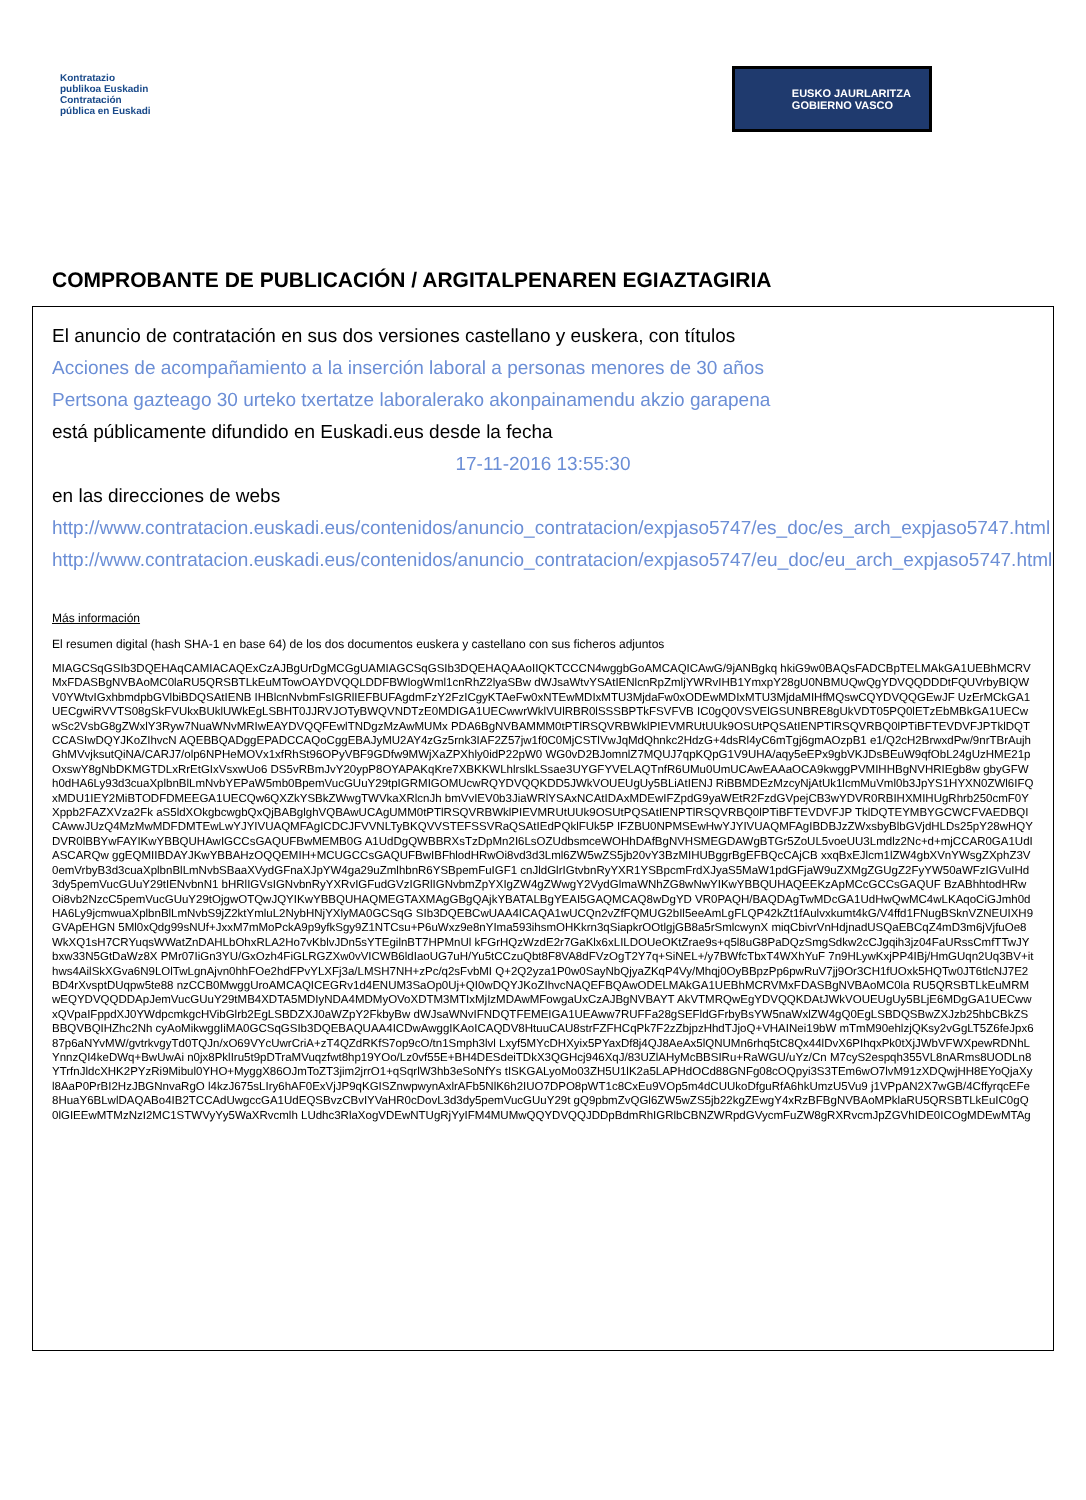Kontratazio
publikoa Euskadin
Contratación
pública en Euskadi
EUSKO JAURLARITZA
GOBIERNO VASCO
COMPROBANTE DE PUBLICACIÓN / ARGITALPENAREN EGIAZTAGIRIA
El anuncio de contratación en sus dos versiones castellano y euskera, con títulos
Acciones de acompañamiento a la inserción laboral a personas menores de 30 años
Pertsona gazteago 30 urteko txertatze laboralerako akonpainamendu akzio garapena
está públicamente difundido en Euskadi.eus desde la fecha
17-11-2016 13:55:30
en las direcciones de webs
http://www.contratacion.euskadi.eus/contenidos/anuncio_contratacion/expjaso5747/es_doc/es_arch_expjaso5747.html
http://www.contratacion.euskadi.eus/contenidos/anuncio_contratacion/expjaso5747/eu_doc/eu_arch_expjaso5747.html
Más información
El resumen digital (hash SHA-1 en base 64) de los dos documentos euskera y castellano con sus ficheros adjuntos
MIAGCSqGSIb3DQEHAqCAMIACAQExCzAJBgUrDgMCGgUAMIAGCSqGSIb3DQEHAQAAoIIQKTCCCN4wggbGoAMCAQICAwG/9jANBgkq hkiG9w0BAQsFADCBpTELMAkGA1UEBhMCRVMxFDASBgNVBAoMC0laRU5QRSBTLkEuMTowOAYDVQQLDDFBWlogWml1cnRhZ2lyaSBw dWJsaWtvYSAtIENlcnRpZmljYWRvIHB1YmxpY28gU0NBMUQwQgYDVQQDDDtFQUVrbyBIQWV0YWtvIGxhbmdpbGVlbiBDQSAtIENB IHBlcnNvbmFsIGRlIEFBUFAgdmFzY2FzICgyKTAeFw0xNTEwMDIxMTU3MjdaFw0xODEwMDIxMTU3MjdaMIHfMQswCQYDVQQGEwJF UzErMCkGA1UECgwiRVVTS08gSkFVUkxBUklUWkEgLSBHT0JJRVJOTyBWQVNDTzE0MDIGA1UECwwrWklVUlRBR0lSSSBPTkFSVFVB IC0gQ0VSVElGSUNBRE8gUkVDT05PQ0lETzEbMBkGA1UECwwSc2VsbG8gZWxlY3Ryw7NuaWNvMRIwEAYDVQQFEwlTNDgzMzAwMUMx PDA6BgNVBAMMM0tPTlRSQVRBWklPIEVMRUtUUk9OSUtPQSAtIENPTlRSQVRBQ0lPTiBFTEVDVFJPTklDQTCCASIwDQYJKoZIhvcN AQEBBQADggEPADCCAQoCggEBAJyMU2AY4zGz5rnk3IAF2Z57jw1f0C0MjCSTlVwJqMdQhnkc2HdzG+4dsRl4yC6mTgj6gmAOzpB1 e1/Q2cH2BrwxdPw/9nrTBrAujhGhMVvjksutQiNA/CARJ7/olp6NPHeMOVx1xfRhSt96OPyVBF9GDfw9MWjXaZPXhly0idP22pW0 WG0vD2BJomnlZ7MQUJ7qpKQpG1V9UHA/aqy5eEPx9gbVKJDsBEuW9qfObL24gUzHME21pOxswY8gNbDKMGTDLxRrEtGIxVsxwUo6 DS5vRBmJvY20ypP8OYAPAKqKre7XBKKWLhlrslkLSsae3UYGFYVELAQTnfR6UMu0UmUCAwEAAaOCA9kwggPVMIHHBgNVHRIEgb8w gbyGFWh0dHA6Ly93d3cuaXplbnBlLmNvbYEPaW5mb0BpemVucGUuY29tpIGRMIGOMUcwRQYDVQQKDD5JWkVOUEUgUy5BLiAtIENJ RiBBMDEzMzcyNjAtUk1lcmMuVml0b3JpYS1HYXN0ZWl6IFQxMDU1IEY2MiBTODFDMEEGA1UECQw6QXZkYSBkZWwgTWVkaXRlcnJh bmVvIEV0b3JiaWRlYSAxNCAtIDAxMDEwIFZpdG9yaWEtR2FzdGVpejCB3wYDVR0RBIHXMIHUgRhrb250cmF0YXppb2FAZXVza2Fk aS5ldXOkgbcwgbQxQjBABglghVQBAwUCAgUMM0tPTlRSQVRBWklPIEVMRUtUUk9OSUtPQSAtIENPTlRSQVRBQ0lPTiBFTEVDVFJP TklDQTEYMBYGCWCFVAEDBQICAwwJUzQ4MzMwMDFDMTEwLwYJYIVUAQMFAgICDCJFVVNLTyBKQVVSTEFSSVRaQSAtIEdPQklFUk5P IFZBU0NPMSEwHwYJYIVUAQMFAgIBDBJzZWxsbyBlbGVjdHLDs25pY28wHQYDVR0lBBYwFAYIKwYBBQUHAwIGCCsGAQUFBwMEMB0G A1UdDgQWBBRXsTzDpMn2I6LsOZUdbsmceWOHhDAfBgNVHSMEGDAWgBTGr5ZoUL5voeUU3Lmdlz2Nc+d+mjCCAR0GA1UdIASCARQw ggEQMIIBDAYJKwYBBAHzOQQEMIH+MCUGCCsGAQUFBwIBFhlodHRwOi8vd3d3Lml6ZW5wZS5jb20vY3BzMIHUBggrBgEFBQcCAjCB xxqBxEJlcm1lZW4gbXVnYWsgZXphZ3V0emVrbyB3d3cuaXplbnBlLmNvbSBaaXVydGFnaXJpYW4ga29uZmlhbnR6YSBpemFuIGF1 cnJldGlrIGtvbnRyYXR1YSBpcmFrdXJyaS5MaW1pdGFjaW9uZXMgZGUgZ2FyYW50aWFzIGVuIHd3dy5pemVucGUuY29tIENvbnN1 bHRlIGVsIGNvbnRyYXRvIGFudGVzIGRlIGNvbmZpYXIgZW4gZWwgY2VydGlmaWNhZG8wNwYIKwYBBQUHAQEEKzApMCcGCCsGAQUF BzABhhtodHRwOi8vb2NzcC5pemVucGUuY29tOjgwOTQwJQYIKwYBBQUHAQMEGTAXMAgGBgQAjkYBATALBgYEAI5GAQMCAQ8wDgYD VR0PAQH/BAQDAgTwMDcGA1UdHwQwMC4wLKAqoCiGJmh0dHA6Ly9jcmwuaXplbnBlLmNvbS9jZ2ktYmluL2NybHNjYXlyMA0GCSqG SIb3DQEBCwUAA4ICAQA1wUCQn2vZfFQMUG2bIl5eeAmLgFLQP42kZt1fAulvxkumt4kG/V4ffd1FNugBSknVZNEUIXH9GVApEHGN 5Ml0xQdg99sNUf+JxxM7mMoPckA9p9yfkSgy9Z1NTCsu+P6uWxz9e8nYIma593ihsmOHKkrn3qSiapkrOOtlgjGB8a5rSmlcwynX miqCbivrVnHdjnadUSQaEBCqZ4mD3m6jVjfuOe8WkXQ1sH7CRYuqsWWatZnDAHLbOhxRLA2Ho7vKblvJDn5sYTEgilnBT7HPMnUl kFGrHQzWzdE2r7GaKlx6xLILDOUeOKtZrae9s+q5l8uG8PaDQzSmgSdkw2cCJgqih3jz04FaURssCmfTTwJYbxw33N5GtDaWz8X PMr07IiGn3YU/GxOzh4FiGLRGZXw0vVICWB6ldIaoUG7uH/Yu5tCCzuQbt8F8VA8dFVzOgT2Y7q+SiNEL+/y7BWfcTbxT4WXhYuF 7n9HLywKxjPP4IBj/HmGUqn2Uq3BV+ithws4AilSkXGva6N9LOlTwLgnAjvn0hhFOe2hdFPvYLXFj3a/LMSH7NH+zPc/q2sFvbMI Q+2Q2yza1P0w0SayNbQjyaZKqP4Vy/Mhqj0OyBBpzPp6pwRuV7jj9Or3CH1fUOxk5HQTw0JT6tlcNJ7E2BD4rXvsptDUqpw5te88 nzCCB0MwggUroAMCAQICEGRv1d4ENUM3SaOp0Uj+QI0wDQYJKoZIhvcNAQEFBQAwODELMAkGA1UEBhMCRVMxFDASBgNVBAoMC0la RU5QRSBTLkEuMRMwEQYDVQQDDApJemVucGUuY29tMB4XDTA5MDIyNDA4MDMyOVoXDTM3MTIxMjIzMDAwMFowgaUxCzAJBgNVBAYT AkVTMRQwEgYDVQQKDAtJWkVOUEUgUy5BLjE6MDgGA1UECwwxQVpaIFppdXJ0YWdpcmkgcHVibGlrb2EgLSBDZXJ0aWZpY2FkbyBw dWJsaWNvIFNDQTFEMEIGA1UEAww7RUFFa28gSEFldGFrbyBsYW5naWxlZW4gQ0EgLSBDQSBwZXJzb25hbCBkZSBBQVBQIHZhc2Nh cyAoMikwggIiMA0GCSqGSIb3DQEBAQUAA4ICDwAwggIKAoICAQDV8HtuuCAU8strFZFHCqPk7F2zZbjpzHhdTJjoQ+VHAINei19bW mTmM90ehlzjQKsy2vGgLT5Z6feJpx687p6aNYvMW/gvtrkvgyTd0TQJn/xO69VYcUwrCriA+zT4QZdRKfS7op9cO/tn1Smph3lvl Lxyf5MYcDHXyix5PYaxDf8j4QJ8AeAx5lQNUMn6rhq5tC8Qx44lDvX6PIhqxPk0tXjJWbVFWXpewRDNhLYnnzQI4keDWq+BwUwAi n0jx8PklIru5t9pDTraMVuqzfwt8hp19YOo/Lz0vf55E+BH4DESdeiTDkX3QGHcj946XqJ/83UZlAHyMcBBSIRu+RaWGU/uYz/Cn M7cyS2espqh355VL8nARms8UODLn8YTrfnJldcXHK2PYzRi9Mibul0YHO+MyggX86OJmToZT3jim2jrrO1+qSqrlW3hb3eSoNfYs tISKGALyoMo03ZH5U1lK2a5LAPHdOCd88GNFg08cOQpyi3S3TEm6wO7lvM91zXDQwjHH8EYoQjaXyl8AaP0PrBI2HzJBGNnvaRgO l4kzJ675sLIry6hAF0ExVjJP9qKGISZnwpwynAxlrAFb5NlK6h2IUO7DPO8pWT1c8CxEu9VOp5m4dCUUkoDfguRfA6hkUmzU5Vu9 j1VPpAN2X7wGB/4CffyrqcEFe8HuaY6BLwlDAQABo4IB2TCCAdUwgccGA1UdEQSBvzCBvIYVaHR0cDovL3d3dy5pemVucGUuY29t gQ9pbmZvQGl6ZW5wZS5jb22kgZEwgY4xRzBFBgNVBAoMPklaRU5QRSBTLkEuIC0gQ0lGIEEwMTMzNzI2MC1STWVyYy5WaXRvcmlh LUdhc3RlaXogVDEwNTUgRjYyIFM4MUMwQQYDVQQJDDpBdmRhIGRlbCBNZWRpdGVycmFuZW8gRXRvcmJpZGVhIDE0ICOgMDEwMTAg